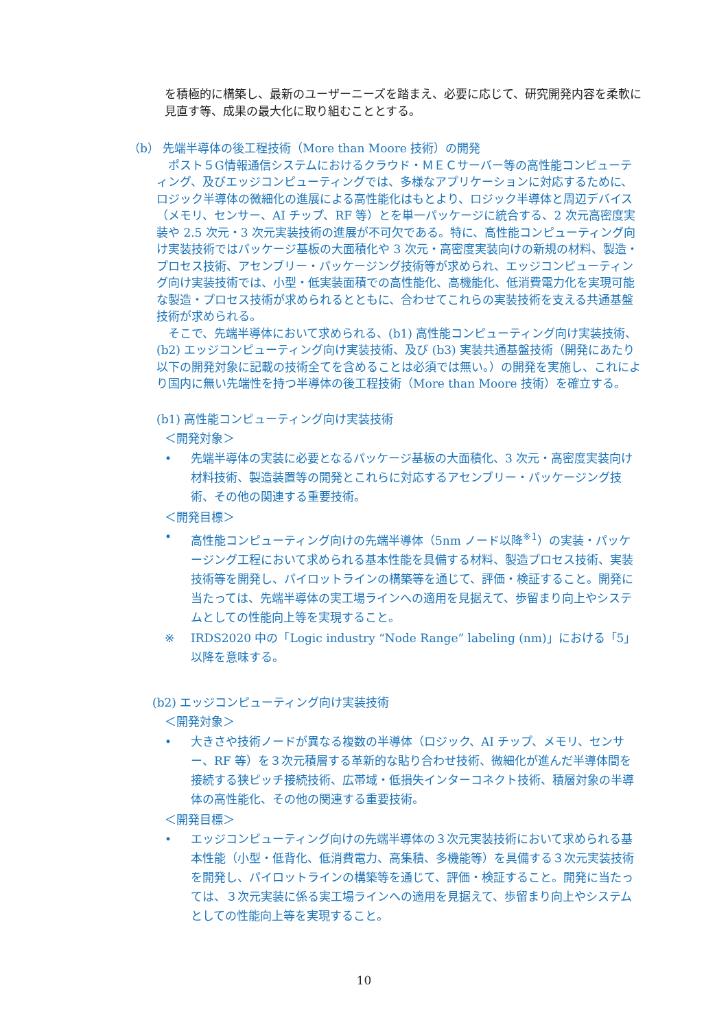を積極的に構築し、最新のユーザーニーズを踏まえ、必要に応じて、研究開発内容を柔軟に見直す等、成果の最大化に取り組むこととする。
（b） 先端半導体の後工程技術（More than Moore 技術）の開発
ポスト５G情報通信システムにおけるクラウド・ＭＥＣサーバー等の高性能コンピューティング、及びエッジコンピューティングでは、多様なアプリケーションに対応するために、ロジック半導体の微細化の進展による高性能化はもとより、ロジック半導体と周辺デバイス（メモリ、センサー、AI チップ、RF 等）とを単一パッケージに統合する、2 次元高密度実装や 2.5 次元・3 次元実装技術の進展が不可欠である。特に、高性能コンピューティング向け実装技術ではパッケージ基板の大面積化や 3 次元・高密度実装向けの新規の材料、製造・プロセス技術、アセンブリー・パッケージング技術等が求められ、エッジコンピューティング向け実装技術では、小型・低実装面積での高性能化、高機能化、低消費電力化を実現可能な製造・プロセス技術が求められるとともに、合わせてこれらの実装技術を支える共通基盤技術が求められる。
そこで、先端半導体において求められる、(b1) 高性能コンピューティング向け実装技術、(b2) エッジコンピューティング向け実装技術、及び (b3) 実装共通基盤技術（開発にあたり以下の開発対象に記載の技術全てを含めることは必須では無い。）の開発を実施し、これにより国内に無い先端性を持つ半導体の後工程技術（More than Moore 技術）を確立する。
(b1) 高性能コンピューティング向け実装技術
＜開発対象＞
• 先端半導体の実装に必要となるパッケージ基板の大面積化、3 次元・高密度実装向け材料技術、製造装置等の開発とこれらに対応するアセンブリー・パッケージング技術、その他の関連する重要技術。
＜開発目標＞
• 高性能コンピューティング向けの先端半導体（5nm ノード以降<sup>※1</sup>）の実装・パッケージング工程において求められる基本性能を具備する材料、製造プロセス技術、実装技術等を開発し、パイロットラインの構築等を通じて、評価・検証すること。開発に当たっては、先端半導体の実工場ラインへの適用を見据えて、歩留まり向上やシステムとしての性能向上等を実現すること。
※ IRDS2020 中の「Logic industry “Node Range” labeling (nm)」における「5」以降を意味する。
(b2) エッジコンピューティング向け実装技術
＜開発対象＞
• 大きさや技術ノードが異なる複数の半導体（ロジック、AI チップ、メモリ、センサー、RF 等）を３次元積層する革新的な貼り合わせ技術、微細化が進んだ半導体間を接続する狭ピッチ接続技術、広帯域・低損失インターコネクト技術、積層対象の半導体の高性能化、その他の関連する重要技術。
＜開発目標＞
• エッジコンピューティング向けの先端半導体の３次元実装技術において求められる基本性能（小型・低背化、低消費電力、高集積、多機能等）を具備する３次元実装技術を開発し、パイロットラインの構築等を通じて、評価・検証すること。開発に当たっては、３次元実装に係る実工場ラインへの適用を見据えて、歩留まり向上やシステムとしての性能向上等を実現すること。
10